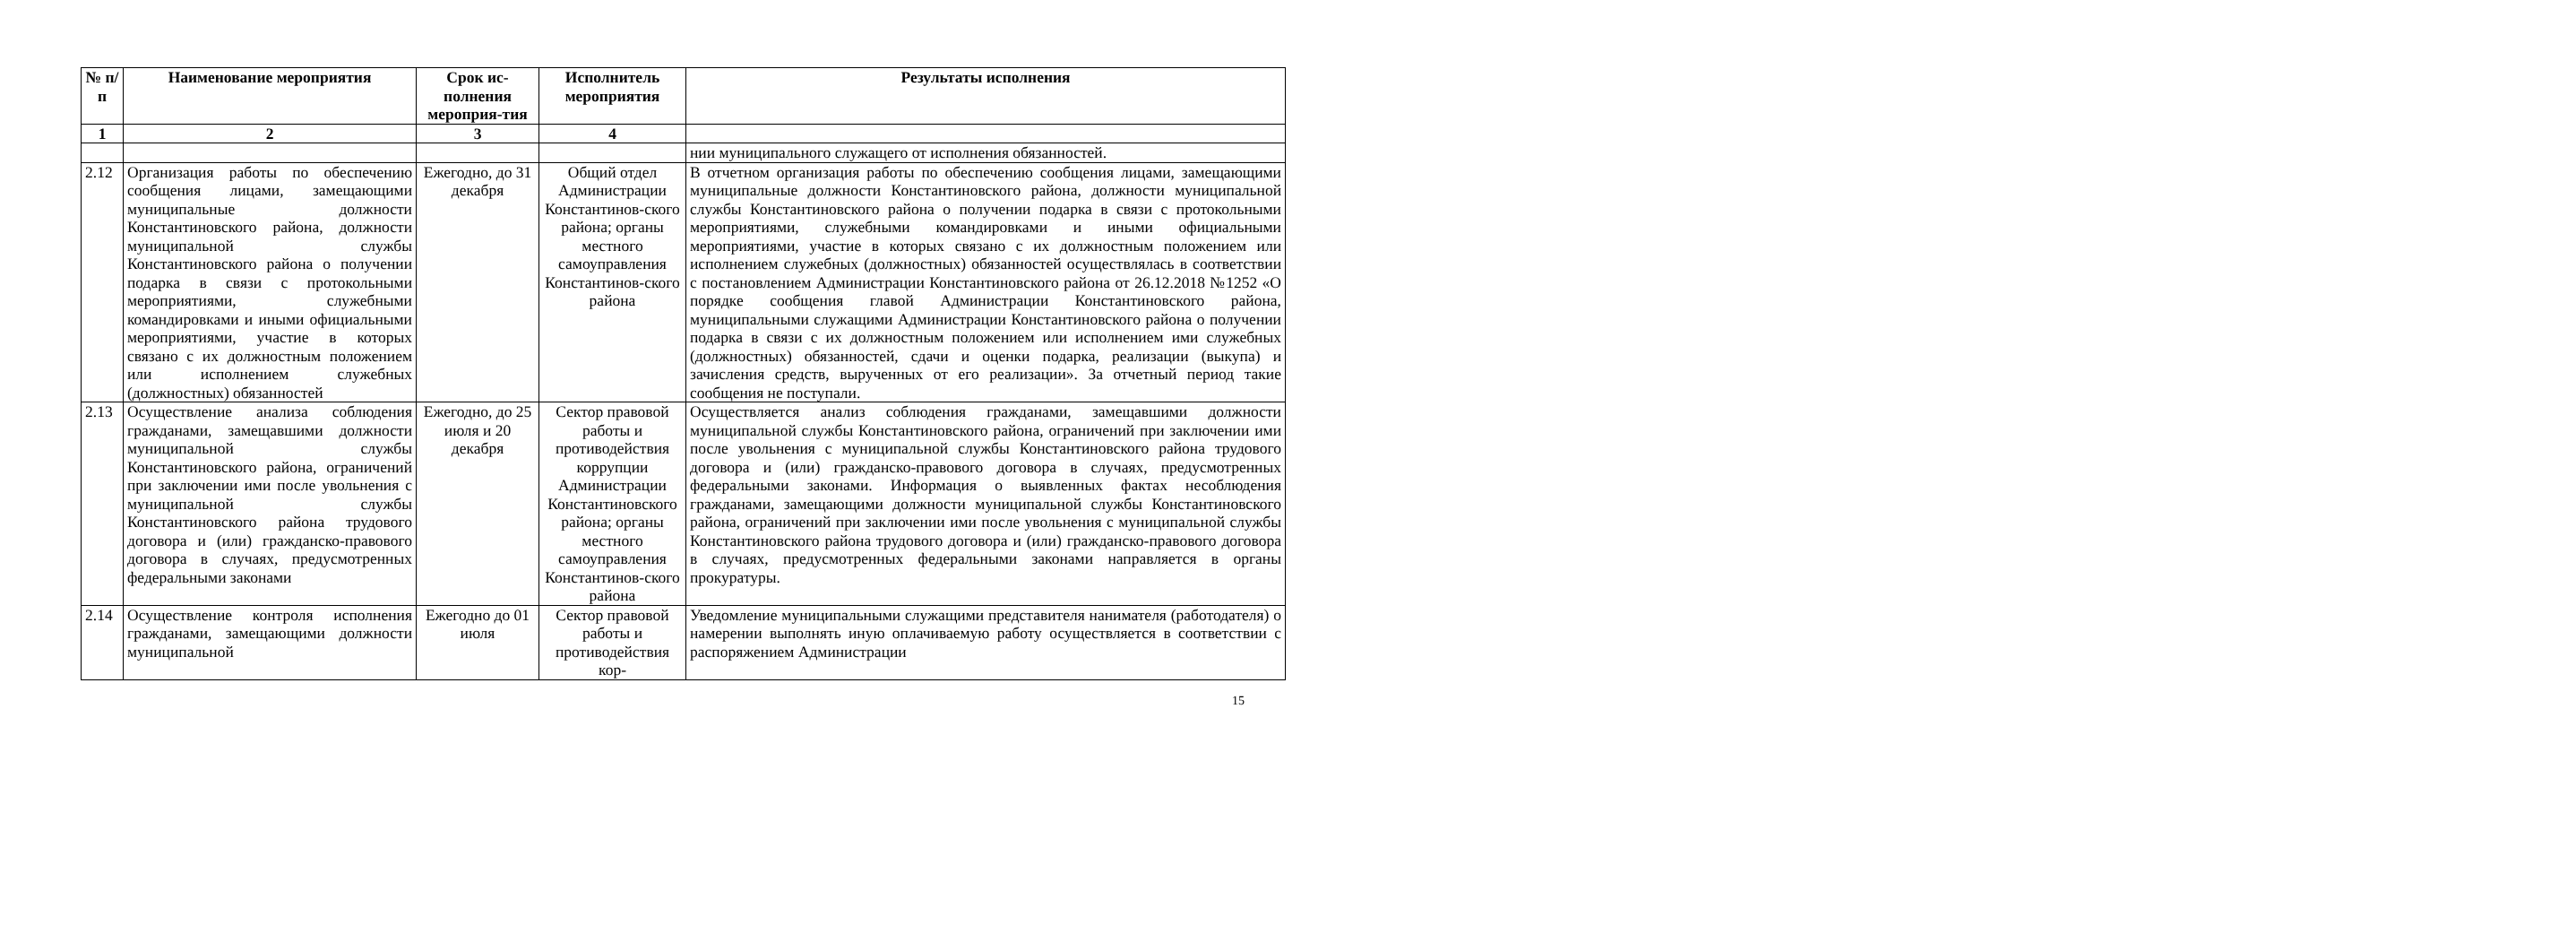| № п/ п | Наименование мероприятия | Срок ис-полнения мероприя-тия | Исполнитель мероприятия | Результаты исполнения |
| --- | --- | --- | --- | --- |
| 1 | 2 | 3 | 4 | |
| | | | | нии муниципального служащего от исполнения обязанностей. |
| 2.12 | Организация работы по обеспечению сообщения лицами, замещающими муниципальные должности Константиновского района, должности муниципальной службы Константиновского района о получении подарка в связи с протокольными мероприятиями, служебными командировками и иными официальными мероприятиями, участие в которых связано с их должностным положением или исполнением служебных (должностных) обязанностей | Ежегодно, до 31 декабря | Общий отдел Администрации Константинов-ского района; органы местного самоуправления Константинов-ского района | В отчетном организация работы по обеспечению сообщения лицами, замещающими муниципальные должности Константиновского района, должности муниципальной службы Константиновского района о получении подарка в связи с протокольными мероприятиями, служебными командировками и иными официальными мероприятиями, участие в которых связано с их должностным положением или исполнением служебных (должностных) обязанностей осуществлялась в соответствии с постановлением Администрации Константиновского района от 26.12.2018 №1252 «О порядке сообщения главой Администрации Константиновского района, муниципальными служащими Администрации Константиновского района о получении подарка в связи с их должностным положением или исполнением ими служебных (должностных) обязанностей, сдачи и оценки подарка, реализации (выкупа) и зачисления средств, вырученных от его реализации». За отчетный период такие сообщения не поступали. |
| 2.13 | Осуществление анализа соблюдения гражданами, замещавшими должности муниципальной службы Константиновского района, ограничений при заключении ими после увольнения с муниципальной службы Константиновского района трудового договора и (или) гражданско-правового договора в случаях, предусмотренных федеральными законами | Ежегодно, до 25 июля и 20 декабря | Сектор правовой работы и противодействия коррупции Администрации Константиновского района; органы местного самоуправления Константинов-ского района | Осуществляется анализ соблюдения гражданами, замещавшими должности муниципальной службы Константиновского района, ограничений при заключении ими после увольнения с муниципальной службы Константиновского района трудового договора и (или) гражданско-правового договора в случаях, предусмотренных федеральными законами. Информация о выявленных фактах несоблюдения гражданами, замещающими должности муниципальной службы Константиновского района, ограничений при заключении ими после увольнения с муниципальной службы Константиновского района трудового договора и (или) гражданско-правового договора в случаях, предусмотренных федеральными законами направляется в органы прокуратуры. |
| 2.14 | Осуществление контроля исполнения гражданами, замещающими должности муниципальной | Ежегодно до 01 июля | Сектор правовой работы и противодействия кор- | Уведомление муниципальными служащими представителя нанимателя (работодателя) о намерении выполнять иную оплачиваемую работу осуществляется в соответствии с распоряжением Администрации |
15